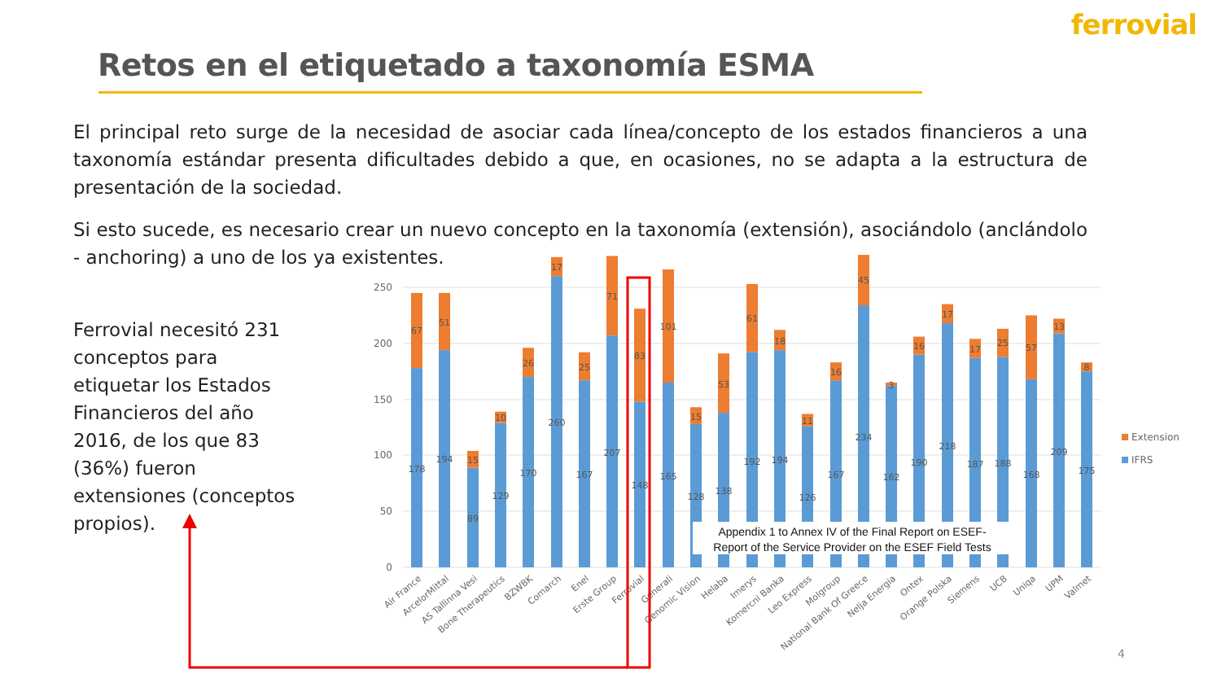ferrovial
Retos en el etiquetado a taxonomía ESMA
El principal reto surge de la necesidad de asociar cada línea/concepto de los estados financieros a una taxonomía estándar presenta dificultades debido a que, en ocasiones, no se adapta a la estructura de presentación de la sociedad.
Si esto sucede, es necesario crear un nuevo concepto en la taxonomía (extensión), asociándolo (anclándolo - anchoring) a uno de los ya existentes.
Ferrovial necesitó 231 conceptos para etiquetar los Estados Financieros del año 2016, de los que 83 (36%) fueron extensiones (conceptos propios).
0
50
100
150
200
250
67
178
51
194
15
89
10
129
26
170
17
260
25
167
71
207
83
148
101
165
15
128
53
138
61
192
18
194
11
126
16
167
45
234
3
162
16
190
17
218
17
187
25
188
57
168
13
209
8
175
Air France
ArcelorMittal
AS Tallinna Vesi
Bone Therapeutics
BZWBK
Comarch
Enel
Erste Group
Ferrovial
Generali
Genomic Vision
Helaba
Imerys
Komercni Banka
Leo Express
Molgroup
National Bank Of Greece
Nelja Energia
Ontex
Orange Polska
Siemens
UCB
Uniqa
UPM
Valmet
Extension
IFRS
Appendix 1 to Annex IV of the Final Report on ESEF-
Report of the Service Provider on the ESEF Field Tests
4